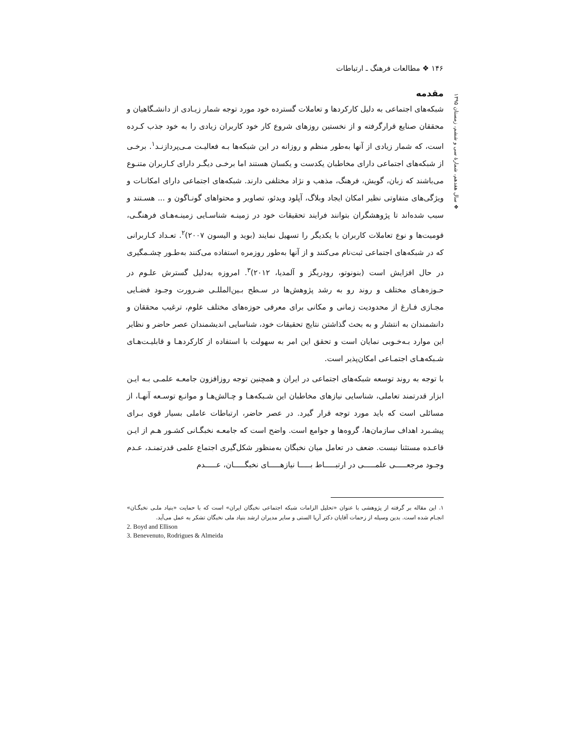۱۴۶ ❖ مطالعات فرهنگ ـ ارتباطات
❖ سال هفدهم، شمارهٔ سی و ششم، زمستان ۱۳۹۵
مقدمه
شبکه‌های اجتماعی به دلیل کارکردها و تعاملات گسترده خود مورد توجه شمار زیـادی از دانشـگاهیان و محققان صنایع قرارگرفته و از نخستین روزهای شروع کار خود کاربران زیادی را به خود جذب کـرده است، که شمار زیادی از آنها به‌طور منظم و روزانه در این شبکه‌ها بـه فعالیـت مـی‌پردازنـد<sup>۱</sup>. برخـی از شبکه‌های اجتماعی دارای مخاطبان یکدست و یکسان هستند اما برخـی دیگـر دارای کـاربران متنـوع می‌باشند که زبان، گویش، فرهنگ، مذهب و نژاد مختلفی دارند. شبکه‌های اجتماعی دارای امکانـات و ویژگی‌های متفاوتی نظیر امکان ایجاد وبلاگ، آپلود ویدئو، تصاویر و محتواهای گونـاگون و ... هسـتند و سبب شده‌اند تا پژوهشگران بتوانند فرایند تحقیقات خود در زمینـه شناسـایی زمینـه‌هـای فرهنگـی، قومیت‌ها و نوع تعاملات کاربران با یکدیگر را تسهیل نمایند (بوید و الیسون ۲۰۰۷)<sup>۲</sup>. تعـداد کـاربرانی که در شبکه‌های اجتماعی ثبت‌نام می‌کنند و از آنها به‌طور روزمره استفاده می‌کنند به‌طـور چشـمگیری در حال افزایش است (بنونوتو، رودریگز و آلمدیا، ۲۰۱۲)<sup>۳</sup>. امروزه به‌دلیل گسترش علـوم در حـوزه‌هـای مختلف و روند رو به رشد پژوهش‌ها در سـطح بـین‌المللـی ضـرورت وجـود فضـایی مجـازی فـارغ از محدودیت زمانی و مکانی برای معرفی حوزه‌های مختلف علوم، ترغیب محققان و دانشمندان به انتشار و به بحث گذاشتن نتایج تحقیقات خود، شناسایی اندیشمندان عصر حاضر و نظایر این موارد بـه‌خـوبی نمایان است و تحقق این امر به سهولت با استفاده از کارکردهـا و قابلیـت‌هـای شـبکه‌هـای اجتمـاعی امکان‌پذیر است.
با توجه به روند توسعه شبکه‌های اجتماعی در ایران و همچنین توجه روزافزون جامعـه علمـی بـه ایـن ابزار قدرتمند تعاملی، شناسایی نیازهای مخاطبان این شـبکه‌هـا و چـالش‌هـا و موانـع توسـعه آنهـا، از مسائلی است که باید مورد توجه قرار گیرد. در عصر حاضر، ارتباطات عاملی بسیار قوی بـرای پیشـبرد اهداف سازمان‌ها، گروه‌ها و جوامع است. واضح است که جامعـه نخبگـانی کشـور هـم از ایـن قاعـده مستثنا نیست. ضعف در تعامل میان نخبگان به‌منظور شکل‌گیری اجتماع علمی قدرتمنـد، عـدم وجـود مرجعـــــی علمـــــی در ارتبـــــاط بـــــا نیازهـــــای نخبگـــــان، عـــــدم
۱. این مقاله بر گرفته از پژوهشی با عنوان «تحلیل الزامات شبکه اجتماعی نخبگان ایران» است که با حمایت «بنیاد ملـی نخبگـان» انجـام شده است. بدین وسیله از زحمات آقایان دکتر آریا الستی و سایر مدیران ارشد بنیاد ملی نخبگان تشکر به عمل می‌آید.
2. Boyd and Ellison
3. Benevenuto, Rodrigues & Almeida